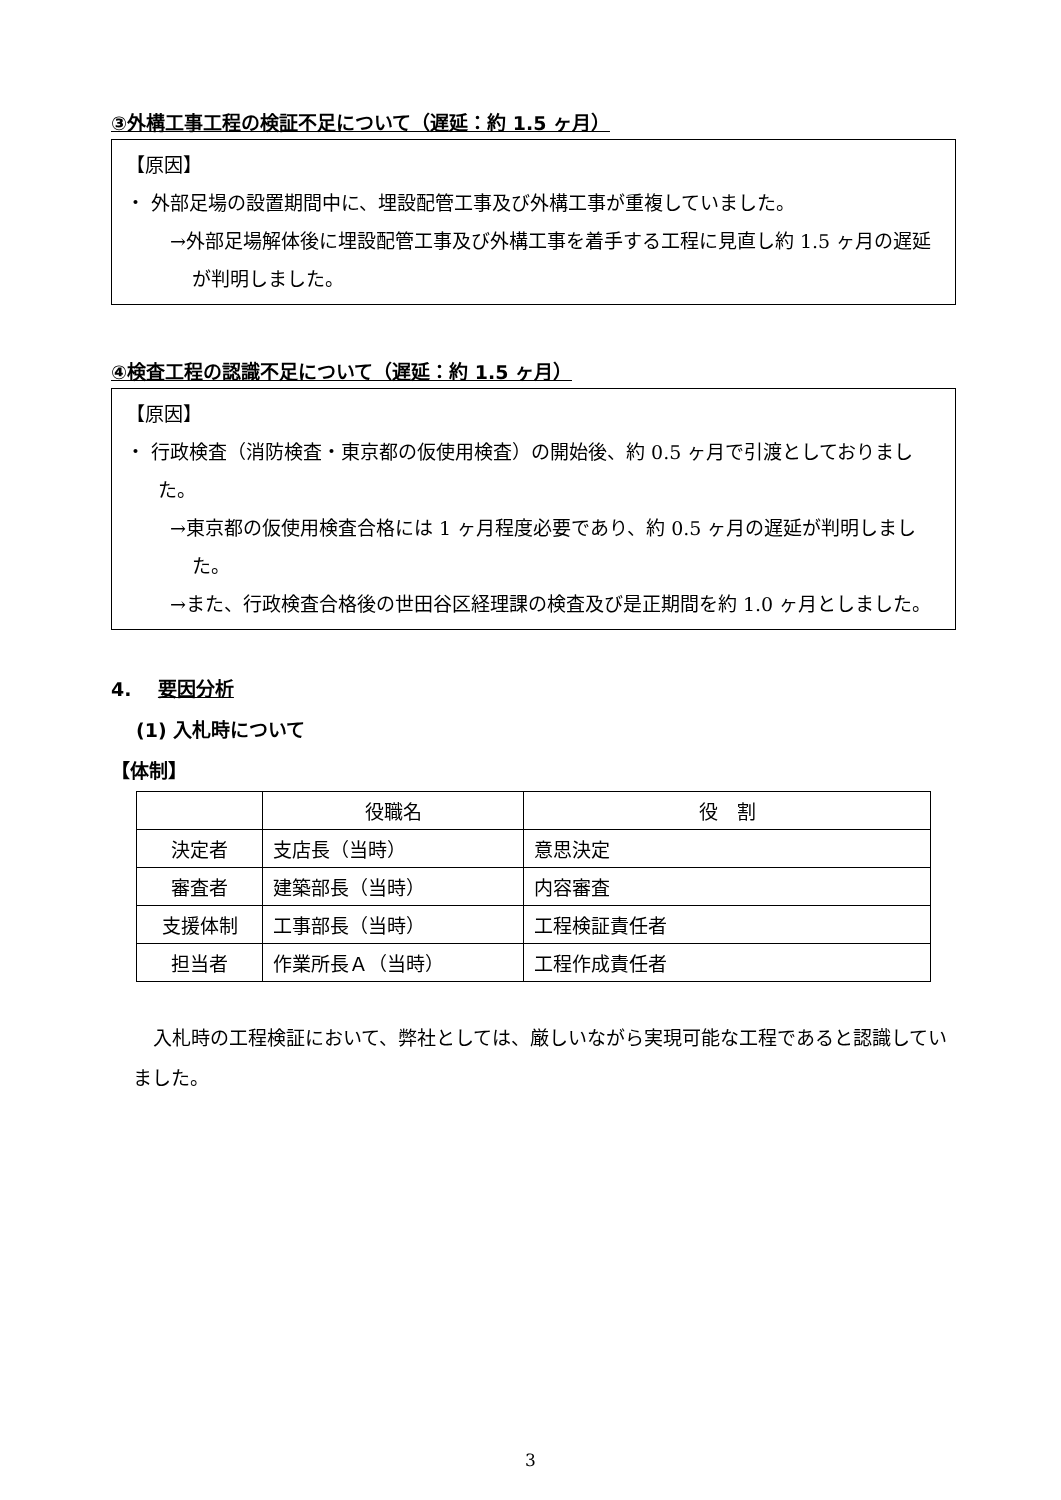③外構工事工程の検証不足について（遅延：約 1.5 ヶ月）
【原因】
・ 外部足場の設置期間中に、埋設配管工事及び外構工事が重複していました。
→外部足場解体後に埋設配管工事及び外構工事を着手する工程に見直し約 1.5 ヶ月の遅延が判明しました。
④検査工程の認識不足について（遅延：約 1.5 ヶ月）
【原因】
・ 行政検査（消防検査・東京都の仮使用検査）の開始後、約 0.5 ヶ月で引渡としておりました。
→東京都の仮使用検査合格には 1 ヶ月程度必要であり、約 0.5 ヶ月の遅延が判明しました。
→また、行政検査合格後の世田谷区経理課の検査及び是正期間を約 1.0 ヶ月としました。
4. 要因分析
(1) 入札時について
【体制】
| | 役職名 | 役 割 |
| --- | --- | --- |
| 決定者 | 支店長（当時） | 意思決定 |
| 審査者 | 建築部長（当時） | 内容審査 |
| 支援体制 | 工事部長（当時） | 工程検証責任者 |
| 担当者 | 作業所長Ａ（当時） | 工程作成責任者 |
入札時の工程検証において、弊社としては、厳しいながら実現可能な工程であると認識していました。
3